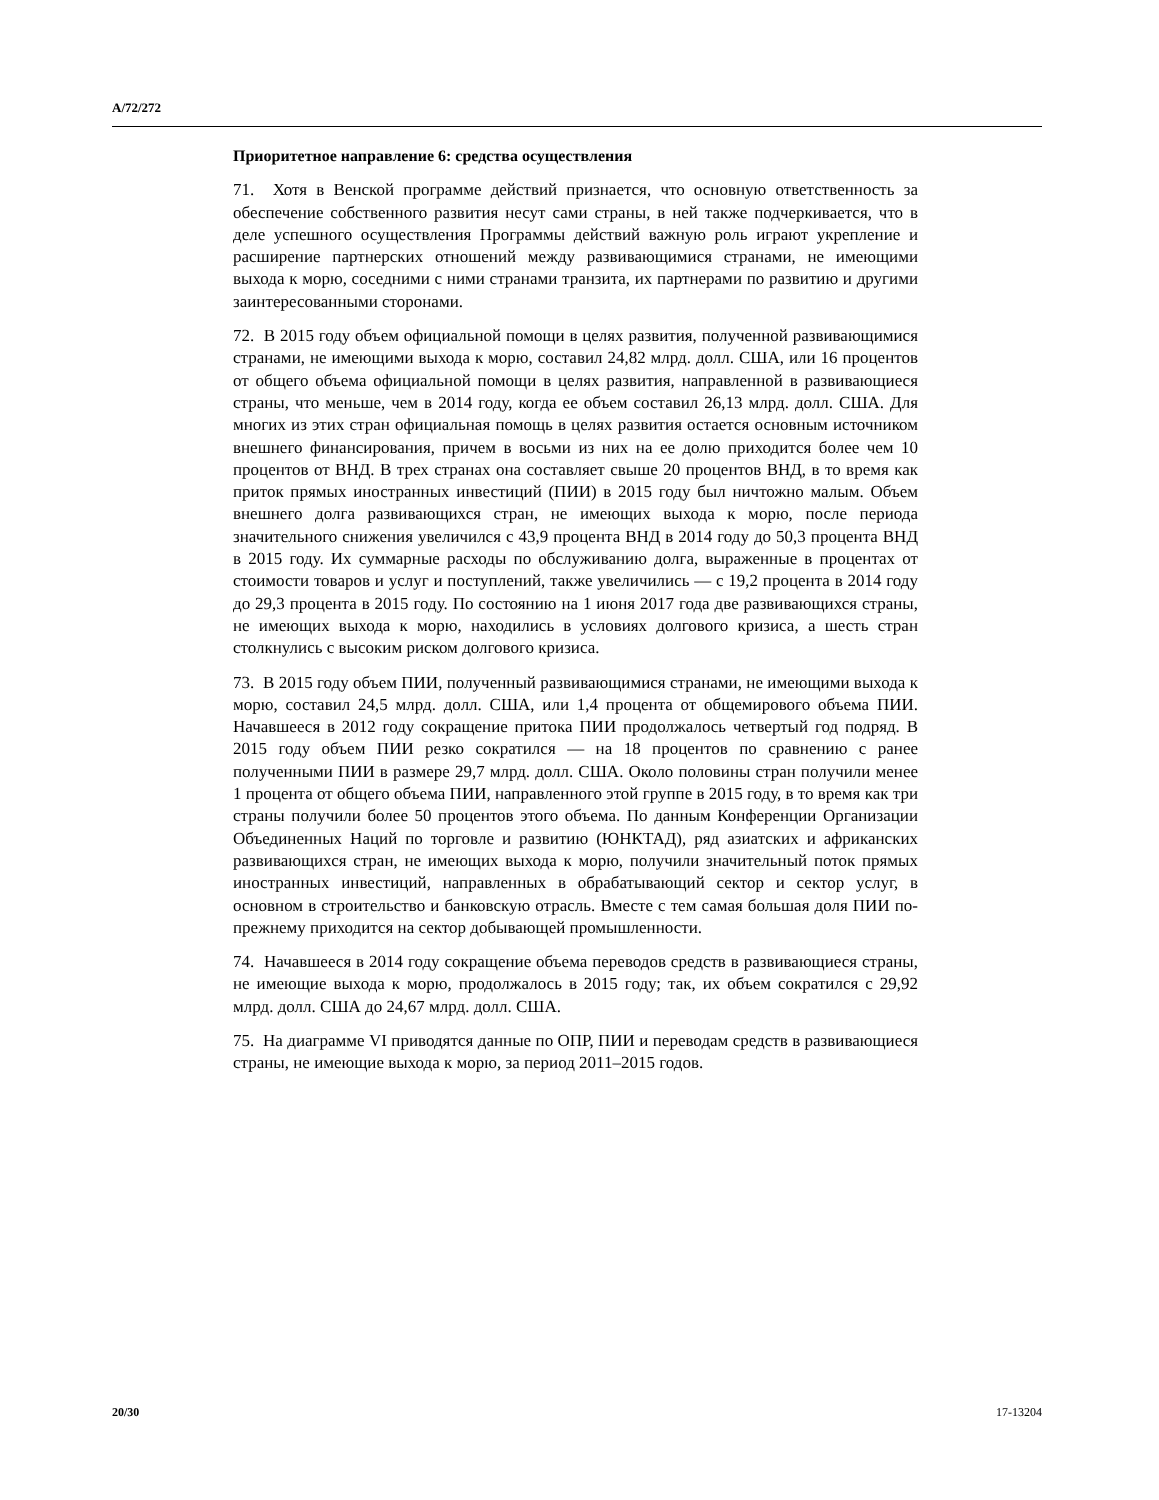A/72/272
Приоритетное направление 6: средства осуществления
71. Хотя в Венской программе действий признается, что основную ответственность за обеспечение собственного развития несут сами страны, в ней также подчеркивается, что в деле успешного осуществления Программы действий важную роль играют укрепление и расширение партнерских отношений между развивающимися странами, не имеющими выхода к морю, соседними с ними странами транзита, их партнерами по развитию и другими заинтересованными сторонами.
72. В 2015 году объем официальной помощи в целях развития, полученной развивающимися странами, не имеющими выхода к морю, составил 24,82 млрд. долл. США, или 16 процентов от общего объема официальной помощи в целях развития, направленной в развивающиеся страны, что меньше, чем в 2014 году, когда ее объем составил 26,13 млрд. долл. США. Для многих из этих стран официальная помощь в целях развития остается основным источником внешнего финансирования, причем в восьми из них на ее долю приходится более чем 10 процентов от ВНД. В трех странах она составляет свыше 20 процентов ВНД, в то время как приток прямых иностранных инвестиций (ПИИ) в 2015 году был ничтожно малым. Объем внешнего долга развивающихся стран, не имеющих выхода к морю, после периода значительного снижения увеличился с 43,9 процента ВНД в 2014 году до 50,3 процента ВНД в 2015 году. Их суммарные расходы по обслуживанию долга, выраженные в процентах от стоимости товаров и услуг и поступлений, также увеличились — с 19,2 процента в 2014 году до 29,3 процента в 2015 году. По состоянию на 1 июня 2017 года две развивающихся страны, не имеющих выхода к морю, находились в условиях долгового кризиса, а шесть стран столкнулись с высоким риском долгового кризиса.
73. В 2015 году объем ПИИ, полученный развивающимися странами, не имеющими выхода к морю, составил 24,5 млрд. долл. США, или 1,4 процента от общемирового объема ПИИ. Начавшееся в 2012 году сокращение притока ПИИ продолжалось четвертый год подряд. В 2015 году объем ПИИ резко сократился — на 18 процентов по сравнению с ранее полученными ПИИ в размере 29,7 млрд. долл. США. Около половины стран получили менее 1 процента от общего объема ПИИ, направленного этой группе в 2015 году, в то время как три страны получили более 50 процентов этого объема. По данным Конференции Организации Объединенных Наций по торговле и развитию (ЮНКТАД), ряд азиатских и африканских развивающихся стран, не имеющих выхода к морю, получили значительный поток прямых иностранных инвестиций, направленных в обрабатывающий сектор и сектор услуг, в основном в строительство и банковскую отрасль. Вместе с тем самая большая доля ПИИ по-прежнему приходится на сектор добывающей промышленности.
74. Начавшееся в 2014 году сокращение объема переводов средств в развивающиеся страны, не имеющие выхода к морю, продолжалось в 2015 году; так, их объем сократился с 29,92 млрд. долл. США до 24,67 млрд. долл. США.
75. На диаграмме VI приводятся данные по ОПР, ПИИ и переводам средств в развивающиеся страны, не имеющие выхода к морю, за период 2011–2015 годов.
20/30 17-13204